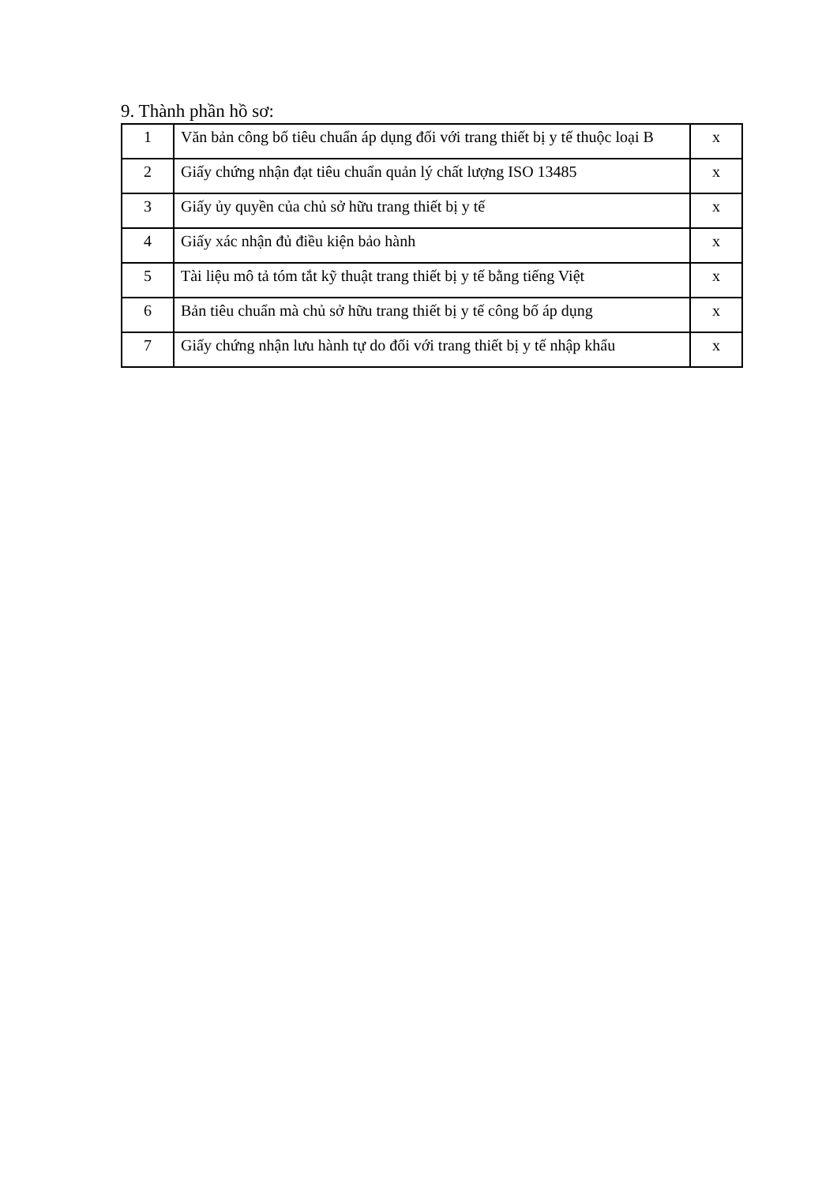9. Thành phần hồ sơ:
| 1 | Văn bản công bố tiêu chuẩn áp dụng đối với trang thiết bị y tế thuộc loại B | x |
| 2 | Giấy chứng nhận đạt tiêu chuẩn quản lý chất lượng ISO 13485 | x |
| 3 | Giấy ủy quyền của chủ sở hữu trang thiết bị y tế | x |
| 4 | Giấy xác nhận đủ điều kiện bảo hành | x |
| 5 | Tài liệu mô tả tóm tắt kỹ thuật trang thiết bị y tế bằng tiếng Việt | x |
| 6 | Bản tiêu chuẩn mà chủ sở hữu trang thiết bị y tế công bố áp dụng | x |
| 7 | Giấy chứng nhận lưu hành tự do đối với trang thiết bị y tế nhập khẩu | x |